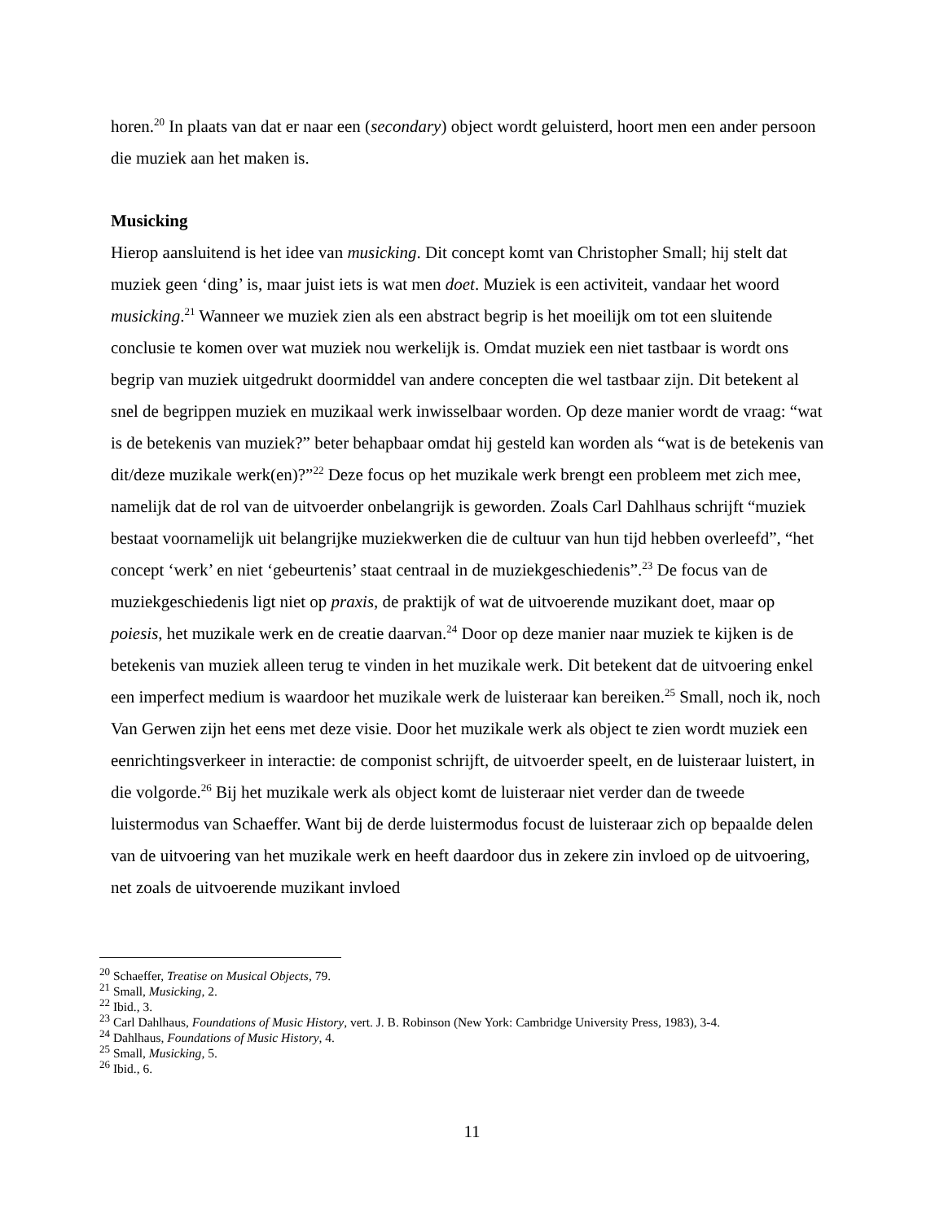horen.<sup>20</sup> In plaats van dat er naar een (secondary) object wordt geluisterd, hoort men een ander persoon die muziek aan het maken is.
Musicking
Hierop aansluitend is het idee van musicking. Dit concept komt van Christopher Small; hij stelt dat muziek geen ‘ding’ is, maar juist iets is wat men doet. Muziek is een activiteit, vandaar het woord musicking.<sup>21</sup> Wanneer we muziek zien als een abstract begrip is het moeilijk om tot een sluitende conclusie te komen over wat muziek nou werkelijk is. Omdat muziek een niet tastbaar is wordt ons begrip van muziek uitgedrukt doormiddel van andere concepten die wel tastbaar zijn. Dit betekent al snel de begrippen muziek en muzikaal werk inwisselbaar worden. Op deze manier wordt de vraag: “wat is de betekenis van muziek?” beter behapbaar omdat hij gesteld kan worden als “wat is de betekenis van dit/deze muzikale werk(en)?”<sup>22</sup> Deze focus op het muzikale werk brengt een probleem met zich mee, namelijk dat de rol van de uitvoerder onbelangrijk is geworden. Zoals Carl Dahlhaus schrijft “muziek bestaat voornamelijk uit belangrijke muziekwerken die de cultuur van hun tijd hebben overleefd”, “het concept ‘werk’ en niet ‘gebeurtenis’ staat centraal in de muziekgeschiedenis”.<sup>23</sup> De focus van de muziekgeschiedenis ligt niet op praxis, de praktijk of wat de uitvoerende muzikant doet, maar op poiesis, het muzikale werk en de creatie daarvan.<sup>24</sup> Door op deze manier naar muziek te kijken is de betekenis van muziek alleen terug te vinden in het muzikale werk. Dit betekent dat de uitvoering enkel een imperfect medium is waardoor het muzikale werk de luisteraar kan bereiken.<sup>25</sup> Small, noch ik, noch Van Gerwen zijn het eens met deze visie. Door het muzikale werk als object te zien wordt muziek een eenrichtingsverkeer in interactie: de componist schrijft, de uitvoerder speelt, en de luisteraar luistert, in die volgorde.<sup>26</sup> Bij het muzikale werk als object komt de luisteraar niet verder dan de tweede luistermodus van Schaeffer. Want bij de derde luistermodus focust de luisteraar zich op bepaalde delen van de uitvoering van het muzikale werk en heeft daardoor dus in zekere zin invloed op de uitvoering, net zoals de uitvoerende muzikant invloed
<sup>20</sup> Schaeffer, Treatise on Musical Objects, 79.
<sup>21</sup> Small, Musicking, 2.
<sup>22</sup> Ibid., 3.
<sup>23</sup> Carl Dahlhaus, Foundations of Music History, vert. J. B. Robinson (New York: Cambridge University Press, 1983), 3-4.
<sup>24</sup> Dahlhaus, Foundations of Music History, 4.
<sup>25</sup> Small, Musicking, 5.
<sup>26</sup> Ibid., 6.
11